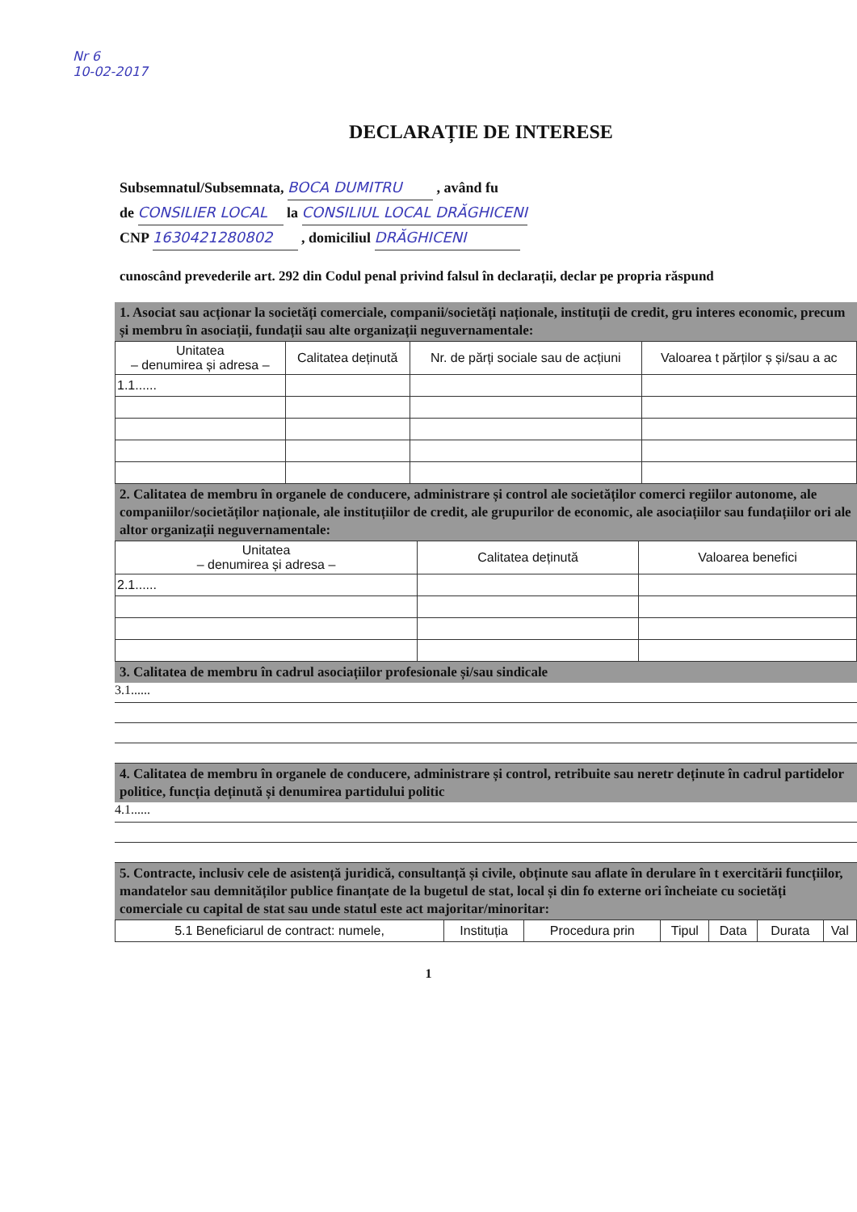Nr 6
10-02-2017
DECLARAȚIE DE INTERESE
Subsemnatul/Subsemnata, BOCA DUMITRU , având fu
de CONSILIER LOCAL la CONSILIUL LOCAL DRĂGHICENI
CNP 1630421280802 , domiciliul DRĂGHICENI
cunoscând prevederile art. 292 din Codul penal privind falsul în declarații, declar pe propria răspund
1. Asociat sau acționar la societăți comerciale, companii/societăți naționale, instituții de credit, gru interes economic, precum și membru în asociații, fundații sau alte organizații neguvernamentale:
| Unitatea – denumirea și adresa – | Calitatea deținută | Nr. de părți sociale sau de acțiuni | Valoarea t părților ș și/sau a ac |
| --- | --- | --- | --- |
| 1.1...... | | | |
2. Calitatea de membru în organele de conducere, administrare și control ale societăților comerci regiilor autonome, ale companiilor/societăților naționale, ale instituțiilor de credit, ale grupurilor de economic, ale asociațiilor sau fundațiilor ori ale altor organizații neguvernamentale:
| Unitatea – denumirea și adresa – | Calitatea deținută | Valoarea benefici |
| --- | --- | --- |
| 2.1...... | | |
3. Calitatea de membru în cadrul asociațiilor profesionale și/sau sindicale
3.1......
4. Calitatea de membru în organele de conducere, administrare și control, retribuite sau neretr deținute în cadrul partidelor politice, funcția deținută și denumirea partidului politic
4.1......
5. Contracte, inclusiv cele de asistență juridică, consultanță și civile, obținute sau aflate în derulare în t exercitării funcțiilor, mandatelor sau demnităților publice finanțate de la bugetul de stat, local și din fo externe ori încheiate cu societăți comerciale cu capital de stat sau unde statul este act majoritar/minoritar:
| 5.1 Beneficiarul de contract: numele, | Instituția | Procedura prin | Tipul | Data | Durata | Val |
| --- | --- | --- | --- | --- | --- | --- |
1